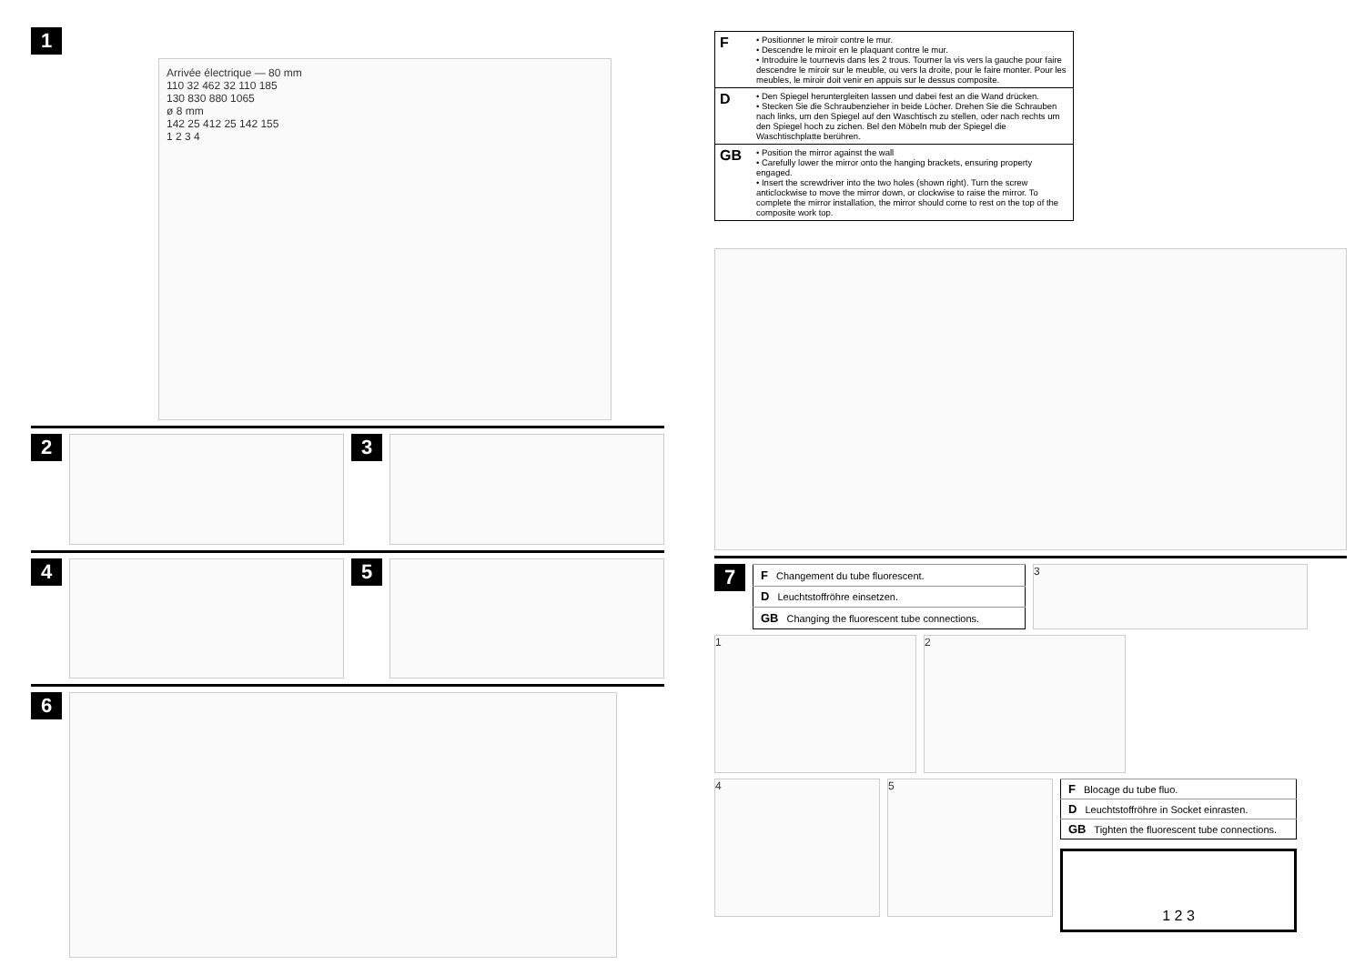1
Arrivée électrique — 80 mm
110 32 462 32 110 185
130 830 880 1065
ø 8 mm
142 25 412 25 142 155
1 2 3 4
2 3
4 5
6
| F | • Positionner le miroir contre le mur. • Descendre le miroir en le plaquant contre le mur. • Introduire le tournevis dans les 2 trous. Tourner la vis vers la gauche pour faire descendre le miroir sur le meuble, ou vers la droite, pour le faire monter. Pour les meubles, le miroir doit venir en appuis sur le dessus composite. |
| D | • Den Spiegel heruntergleiten lassen und dabei fest an die Wand drücken. • Stecken Sie die Schraubenzieher in beide Löcher. Drehen Sie die Schrauben nach links, um den Spiegel auf den Waschtisch zu stellen, oder nach rechts um den Spiegel hoch zu zichen. Bel den Möbeln mub der Spiegel die Waschtischplatte berühren. |
| GB | • Position the mirror against the wall • Carefully lower the mirror onto the hanging brackets, ensuring property engaged. • Insert the screwdriver into the two holes (shown right). Turn the screw anticlockwise to move the mirror down, or clockwise to raise the mirror. To complete the mirror installation, the mirror should come to rest on the top of the composite work top. |
7
| F Changement du tube fluorescent. |
| D Leuchtstoffröhre einsetzen. |
| GB Changing the fluorescent tube connections. |
3
1 2
4 5
| F Blocage du tube fluo. |
| D Leuchtstoffröhre in Socket einrasten. |
| GB Tighten the fluorescent tube connections. |
1 2 3